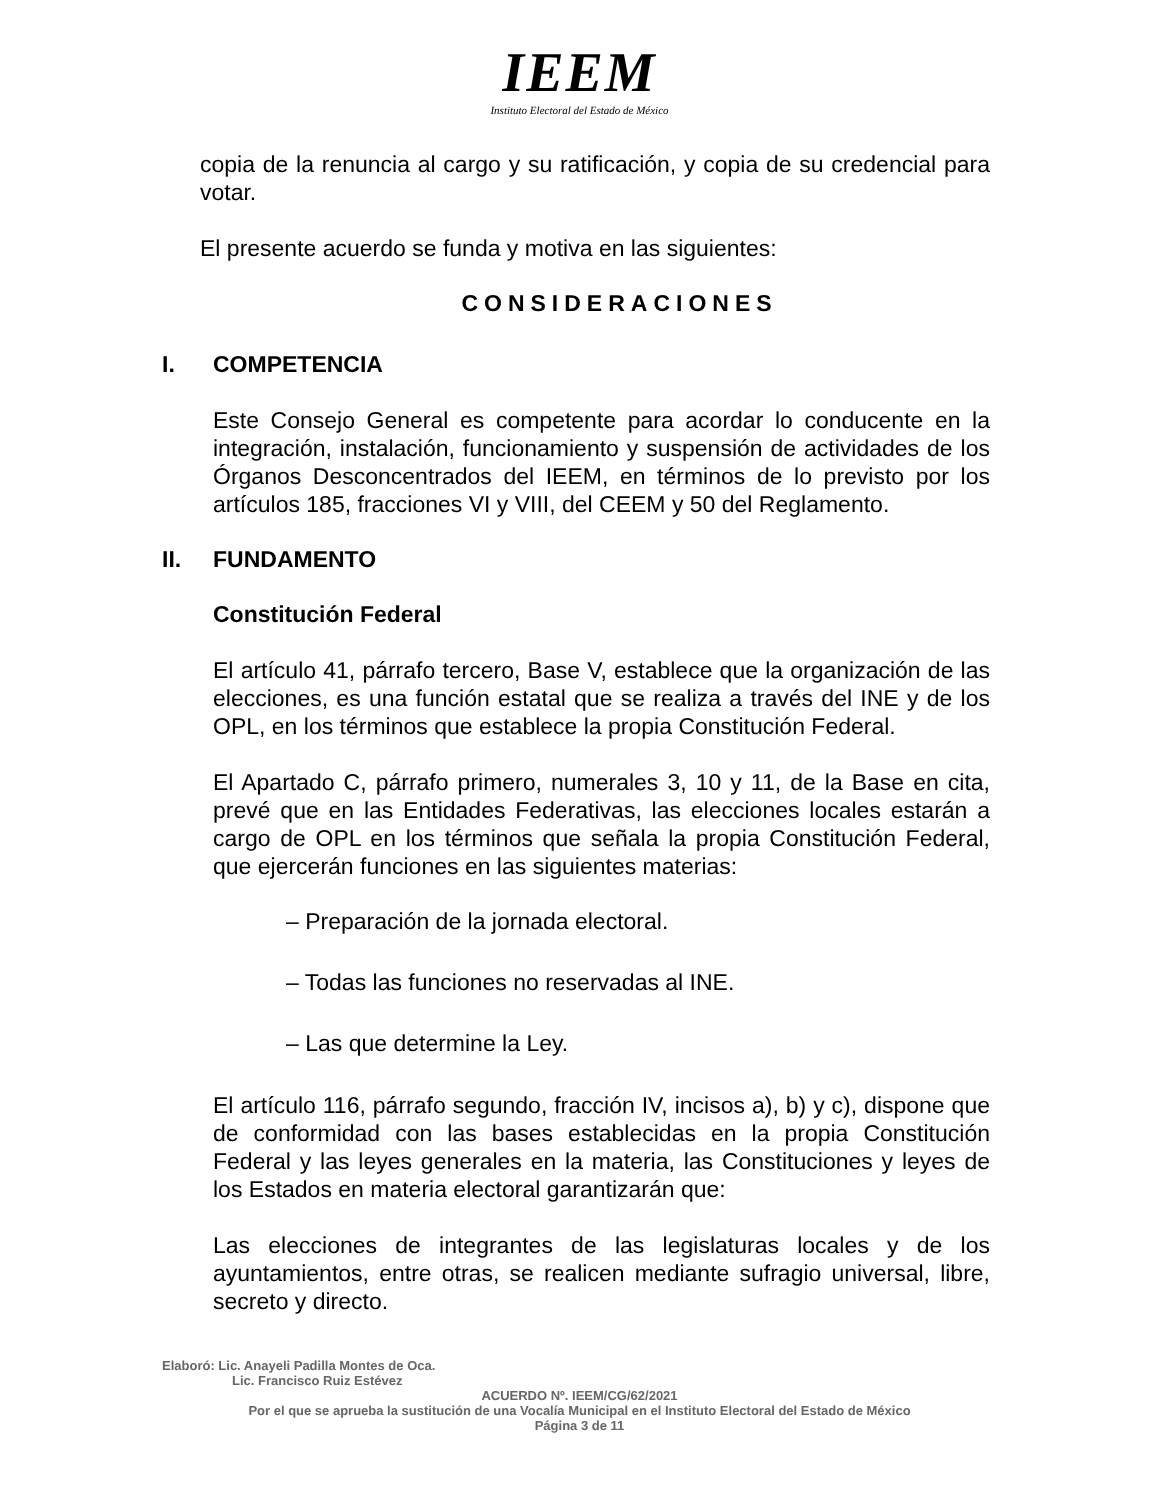IEEM
Instituto Electoral del Estado de México
copia de la renuncia al cargo y su ratificación, y copia de su credencial para votar.
El presente acuerdo se funda y motiva en las siguientes:
CONSIDERACIONES
I. COMPETENCIA
Este Consejo General es competente para acordar lo conducente en la integración, instalación, funcionamiento y suspensión de actividades de los Órganos Desconcentrados del IEEM, en términos de lo previsto por los artículos 185, fracciones VI y VIII, del CEEM y 50 del Reglamento.
II. FUNDAMENTO
Constitución Federal
El artículo 41, párrafo tercero, Base V, establece que la organización de las elecciones, es una función estatal que se realiza a través del INE y de los OPL, en los términos que establece la propia Constitución Federal.
El Apartado C, párrafo primero, numerales 3, 10 y 11, de la Base en cita, prevé que en las Entidades Federativas, las elecciones locales estarán a cargo de OPL en los términos que señala la propia Constitución Federal, que ejercerán funciones en las siguientes materias:
– Preparación de la jornada electoral.
– Todas las funciones no reservadas al INE.
– Las que determine la Ley.
El artículo 116, párrafo segundo, fracción IV, incisos a), b) y c), dispone que de conformidad con las bases establecidas en la propia Constitución Federal y las leyes generales en la materia, las Constituciones y leyes de los Estados en materia electoral garantizarán que:
Las elecciones de integrantes de las legislaturas locales y de los ayuntamientos, entre otras, se realicen mediante sufragio universal, libre, secreto y directo.
Elaboró: Lic. Anayeli Padilla Montes de Oca.
Lic. Francisco Ruiz Estévez
ACUERDO Nº. IEEM/CG/62/2021
Por el que se aprueba la sustitución de una Vocalía Municipal en el Instituto Electoral del Estado de México
Página 3 de 11